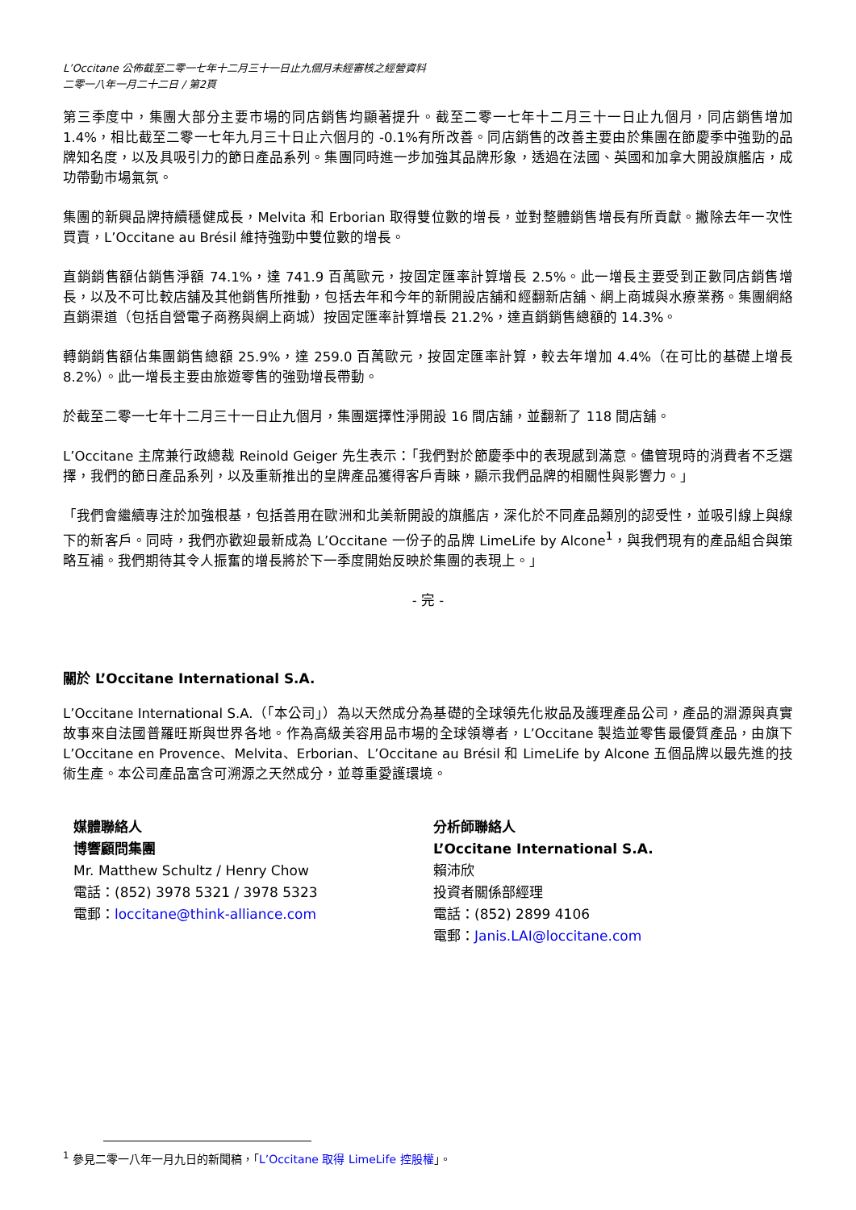L’Occitane 公佈截至二零一七年十二月三十一日止九個月未經審核之經營資料
二零一八年一月二十二日 / 第2頁
第三季度中，集團大部分主要市場的同店銷售均顯著提升。截至二零一七年十二月三十一日止九個月，同店銷售增加 1.4%，相比截至二零一七年九月三十日止六個月的 -0.1%有所改善。同店銷售的改善主要由於集團在節慶季中強勁的品牌知名度，以及具吸引力的節日產品系列。集團同時進一步加強其品牌形象，透過在法國、英國和加拿大開設旗艦店，成功帶動市場氣氛。
集團的新興品牌持續穩健成長，Melvita 和 Erborian 取得雙位數的增長，並對整體銷售增長有所貢獻。撇除去年一次性買賣，L’Occitane au Brésil 維持強勁中雙位數的增長。
直銷銷售額佔銷售淨額 74.1%，達 741.9 百萬歐元，按固定匯率計算增長 2.5%。此一增長主要受到正數同店銷售增長，以及不可比較店舖及其他銷售所推動，包括去年和今年的新開設店舖和經翻新店舖、網上商城與水療業務。集團網絡直銷渠道（包括自營電子商務與網上商城）按固定匯率計算增長 21.2%，達直銷銷售總額的 14.3%。
轉銷銷售額佔集團銷售總額 25.9%，達 259.0 百萬歐元，按固定匯率計算，較去年增加 4.4%（在可比的基礎上增長 8.2%）。此一增長主要由旅遊零售的強勁增長帶動。
於截至二零一七年十二月三十一日止九個月，集團選擇性淨開設 16 間店舖，並翻新了 118 間店舖。
L’Occitane 主席兼行政總裁 Reinold Geiger 先生表示：「我們對於節慶季中的表現感到滿意。儘管現時的消費者不乏選擇，我們的節日產品系列，以及重新推出的皇牌產品獲得客戶青睞，顯示我們品牌的相關性與影響力。」
「我們會繼續專注於加強根基，包括善用在歐洲和北美新開設的旗艦店，深化於不同產品類別的認受性，並吸引線上與線下的新客戶。同時，我們亦歡迎最新成為 L’Occitane 一份子的品牌 LimeLife by Alcone<sup>1</sup>，與我們現有的產品組合與策略互補。我們期待其令人振奮的增長將於下一季度開始反映於集團的表現上。」
- 完 -
關於 L’Occitane International S.A.
L’Occitane International S.A.（「本公司」）為以天然成分為基礎的全球領先化妝品及護理產品公司，產品的淵源與真實故事來自法國普羅旺斯與世界各地。作為高級美容用品市場的全球領導者，L’Occitane 製造並零售最優質產品，由旗下 L’Occitane en Provence、Melvita、Erborian、L’Occitane au Brésil 和 LimeLife by Alcone 五個品牌以最先進的技術生產。本公司產品富含可溯源之天然成分，並尊重愛護環境。
媒體聯絡人
博響顧問集團
Mr. Matthew Schultz / Henry Chow
電話：(852) 3978 5321 / 3978 5323
電郵：loccitane@think-alliance.com
分析師聯絡人
L’Occitane International S.A.
賴沛欣
投資者關係部經理
電話：(852) 2899 4106
電郵：Janis.LAI@loccitane.com
<sup>1</sup> 參見二零一八年一月九日的新聞稿，「L’Occitane 取得 LimeLife 控股權」。